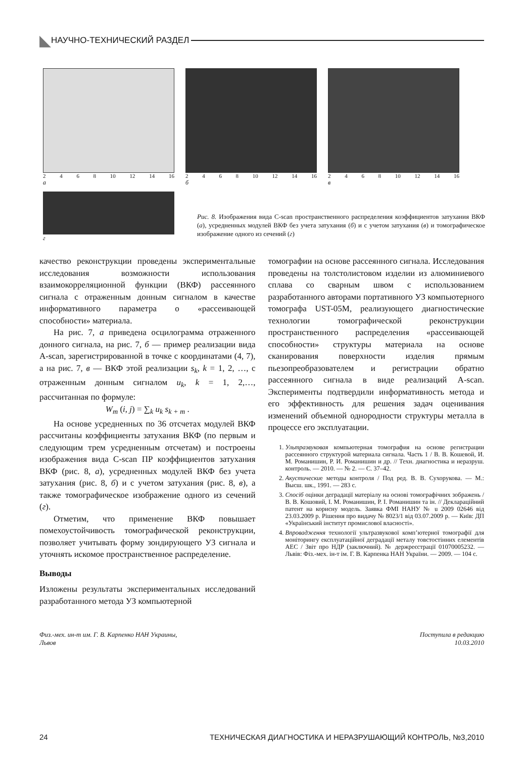◣ НАУЧНО-ТЕХНИЧЕСКИЙ РАЗДЕЛ
2468 10 12 14 16
а
2468 10 12 14 16
б
2468 10 12 14 16
в
г
Рис. 8. Изображения вида C-scan пространственного распределения коэффициентов затухания ВКФ (а), усредненных модулей ВКФ без учета затухания (б) и с учетом затухания (в) и томографическое изображение одного из сечений (г)
качество реконструкции проведены экспериментальные исследования возможности использования взаимокорреляционной функции (ВКФ) рассеянного сигнала с отраженным донным сигналом в качестве информативного параметра о «рассеивающей способности» материала.
На рис. 7, а приведена осцилограмма отраженного донного сигнала, на рис. 7, б — пример реализации вида A-scan, зарегистрированной в точке с координатами (4, 7), а на рис. 7, в — ВКФ этой реализации s<sub>k</sub>, k = 1, 2, …, с отраженным донным сигналом u<sub>k</sub>, k = 1, 2,…, рассчитанная по формуле:
W<sub>m</sub> (i, j) = ∑<sub>k</sub> u<sub>k</sub> s<sub>k + m</sub> .
На основе усредненных по 36 отсчетах модулей ВКФ рассчитаны коэффициенты затухания ВКФ (по первым и следующим трем усредненным отсчетам) и построены изображения вида C-scan ПР коэффициентов затухания ВКФ (рис. 8, а), усредненных модулей ВКФ без учета затухания (рис. 8, б) и с учетом затухания (рис. 8, в), а также томографическое изображение одного из сечений (г).
Отметим, что применение ВКФ повышает помехоустойчивость томографической реконструкции, позволяет учитывать форму зондирующего УЗ сигнала и уточнять искомое пространственное распределение.
Выводы
Изложены результаты экспериментальных исследований разработанного метода УЗ компьютерной
томографии на основе рассеянного сигнала. Исследования проведены на толстолистовом изделии из алюминиевого сплава со сварным швом с использованием разработанного авторами портативного УЗ компьютерного томографа UST-05M, реализующего диагностические технологии томографической реконструкции пространственного распределения «рассеивающей способности» структуры материала на основе сканирования поверхности изделия прямым пьезопреобразователем и регистрации обратно рассеянного сигнала в виде реализаций A-scan. Эксперименты подтвердили информативность метода и его эффективность для решения задач оценивания изменений объемной однородности структуры металла в процессе его эксплуатации.
1. Ультразвуковая компьютерная томография на основе регистрации рассеянного структурой материала сигнала. Часть 1 / В. В. Кошевой, И. М. Романишин, Р. И. Романишин и др. // Техн. диагностика и неразруш. контроль. — 2010. — № 2. — С. 37–42.
2. Акустические методы контроля / Под ред. В. В. Сухорукова. — М.: Высш. шк., 1991. — 283 с.
3. Спосіб оцінки деградації матеріалу на основі томографічних зображень / В. В. Кошовий, І. М. Романишин, Р. І. Романишин та ін. // Деклараційний патент на корисну модель. Заявка ФМІ НАНУ № u 2009 02646 від 23.03.2009 р. Рішення про видачу № 8023/1 від 03.07.2009 р. — Київ: ДП «Український інститут промислової власності».
4. Впровадження технології ультразвукової комп’ютерної томографії для моніторингу експлуатаційної деградації металу товстостінних елементів АЕС / Звіт про НДР (заключний). № держреєстрації 01070005232. — Львів: Фіз.-мех. ін-т ім. Г. В. Карпенка НАН України. — 2009. — 104 с.
Физ.-мех. ин-т им. Г. В. Карпенко НАН Украины,
Львов Поступила в редакцию
10.03.2010
24 ТЕХНИЧЕСКАЯ ДИАГНОСТИКА И НЕРАЗРУШАЮЩИЙ КОНТРОЛЬ, №3,2010